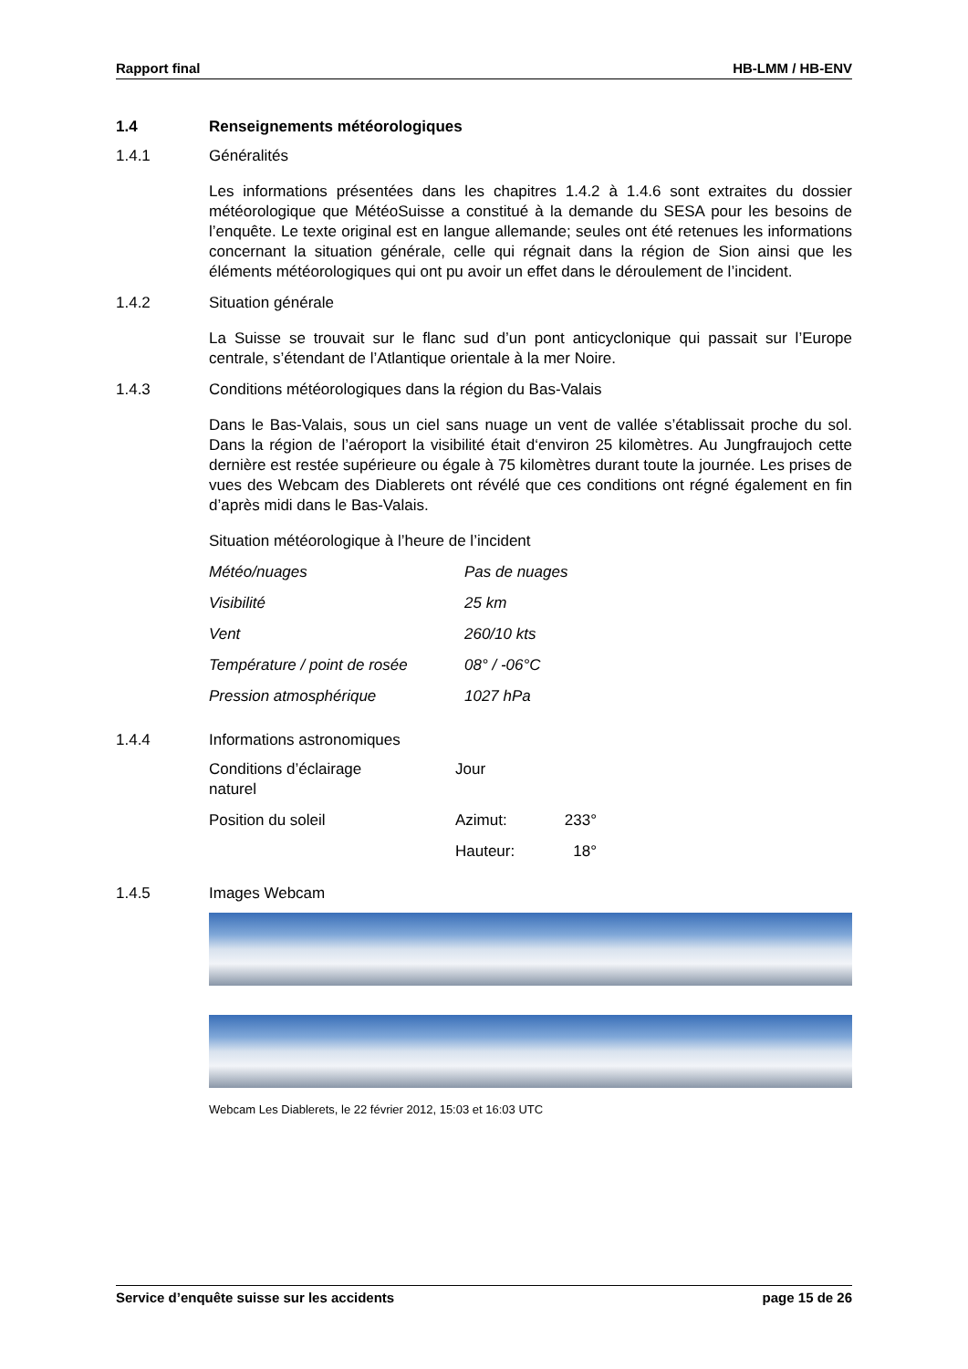Rapport final HB-LMM / HB-ENV
1.4 Renseignements météorologiques
1.4.1 Généralités
Les informations présentées dans les chapitres 1.4.2 à 1.4.6 sont extraites du dossier météorologique que MétéoSuisse a constitué à la demande du SESA pour les besoins de l’enquête. Le texte original est en langue allemande; seules ont été retenues les informations concernant la situation générale, celle qui régnait dans la région de Sion ainsi que les éléments météorologiques qui ont pu avoir un effet dans le déroulement de l’incident.
1.4.2 Situation générale
La Suisse se trouvait sur le flanc sud d’un pont anticyclonique qui passait sur l’Europe centrale, s’étendant de l’Atlantique orientale à la mer Noire.
1.4.3 Conditions météorologiques dans la région du Bas-Valais
Dans le Bas-Valais, sous un ciel sans nuage un vent de vallée s’établissait proche du sol. Dans la région de l’aéroport la visibilité était d‘environ 25 kilomètres. Au Jungfraujoch cette dernière est restée supérieure ou égale à 75 kilomètres durant toute la journée. Les prises de vues des Webcam des Diablerets ont révélé que ces conditions ont régné également en fin d’après midi dans le Bas-Valais.
Situation météorologique à l’heure de l’incident
| Météo/nuages | Pas de nuages |
| Visibilité | 25 km |
| Vent | 260/10 kts |
| Température / point de rosée | 08° / -06°C |
| Pression atmosphérique | 1027 hPa |
1.4.4 Informations astronomiques
| Conditions d’éclairage naturel | Jour | |
| Position du soleil | Azimut: | 233° |
| | Hauteur: | 18° |
1.4.5 Images Webcam
Webcam Les Diablerets, le 22 février 2012, 15:03 et 16:03 UTC
Service d’enquête suisse sur les accidents page 15 de 26